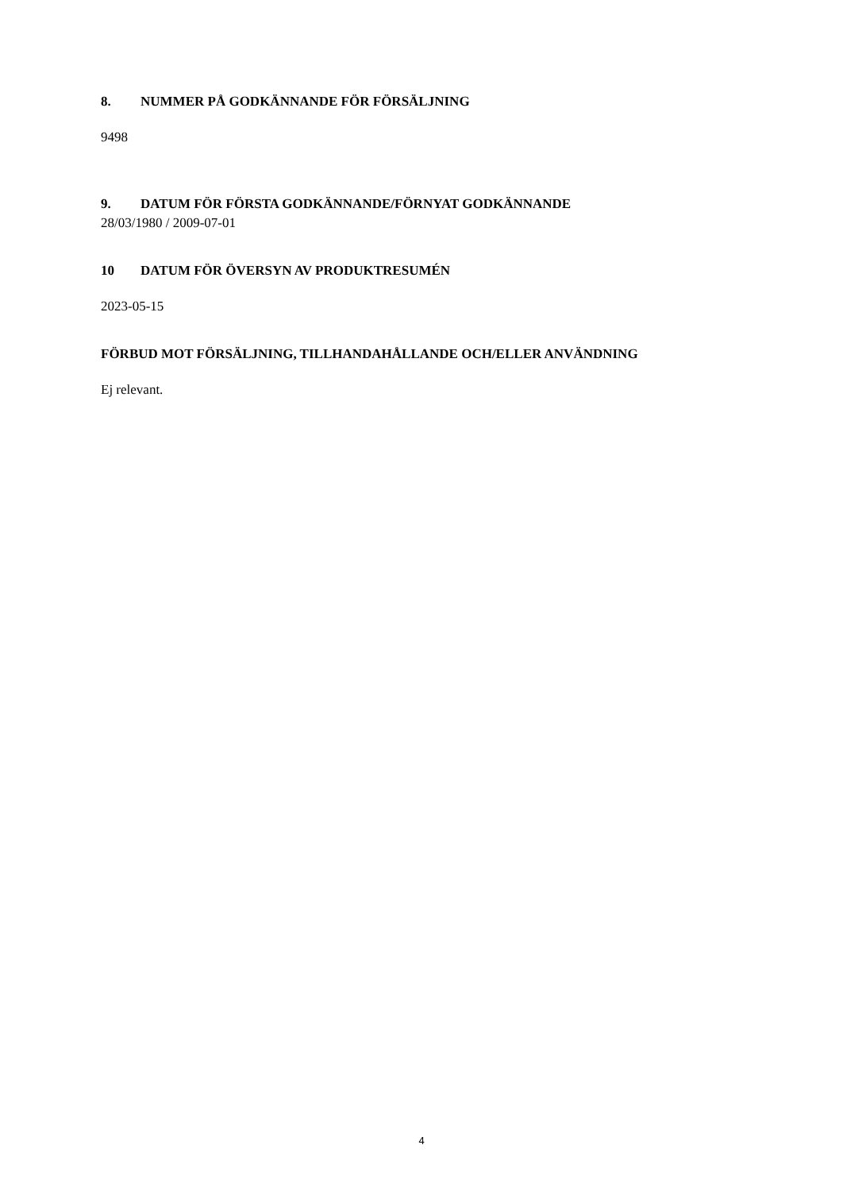8. NUMMER PÅ GODKÄNNANDE FÖR FÖRSÄLJNING
9498
9. DATUM FÖR FÖRSTA GODKÄNNANDE/FÖRNYAT GODKÄNNANDE
28/03/1980 / 2009-07-01
10 DATUM FÖR ÖVERSYN AV PRODUKTRESUMÉN
2023-05-15
FÖRBUD MOT FÖRSÄLJNING, TILLHANDAHÅLLANDE OCH/ELLER ANVÄNDNING
Ej relevant.
4